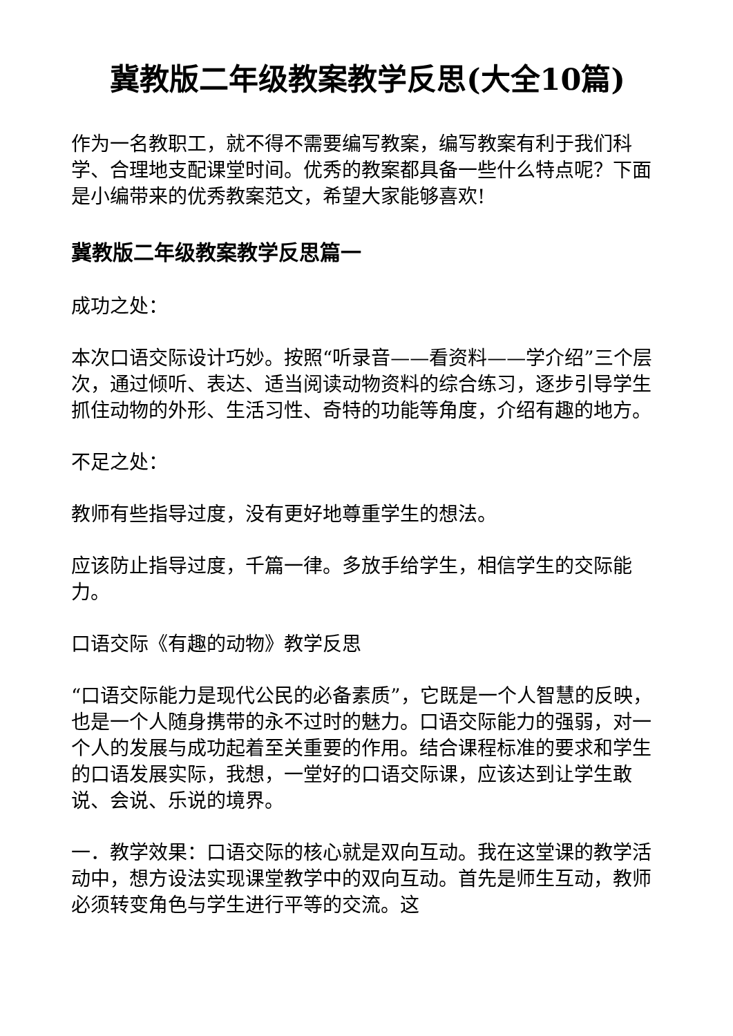冀教版二年级教案教学反思(大全10篇)
作为一名教职工，就不得不需要编写教案，编写教案有利于我们科学、合理地支配课堂时间。优秀的教案都具备一些什么特点呢？下面是小编带来的优秀教案范文，希望大家能够喜欢!
冀教版二年级教案教学反思篇一
成功之处：
本次口语交际设计巧妙。按照“听录音——看资料——学介绍”三个层次，通过倾听、表达、适当阅读动物资料的综合练习，逐步引导学生抓住动物的外形、生活习性、奇特的功能等角度，介绍有趣的地方。
不足之处：
教师有些指导过度，没有更好地尊重学生的想法。
应该防止指导过度，千篇一律。多放手给学生，相信学生的交际能力。
口语交际《有趣的动物》教学反思
“口语交际能力是现代公民的必备素质”，它既是一个人智慧的反映，也是一个人随身携带的永不过时的魅力。口语交际能力的强弱，对一个人的发展与成功起着至关重要的作用。结合课程标准的要求和学生的口语发展实际，我想，一堂好的口语交际课，应该达到让学生敢说、会说、乐说的境界。
一．教学效果：口语交际的核心就是双向互动。我在这堂课的教学活动中，想方设法实现课堂教学中的双向互动。首先是师生互动，教师必须转变角色与学生进行平等的交流。这